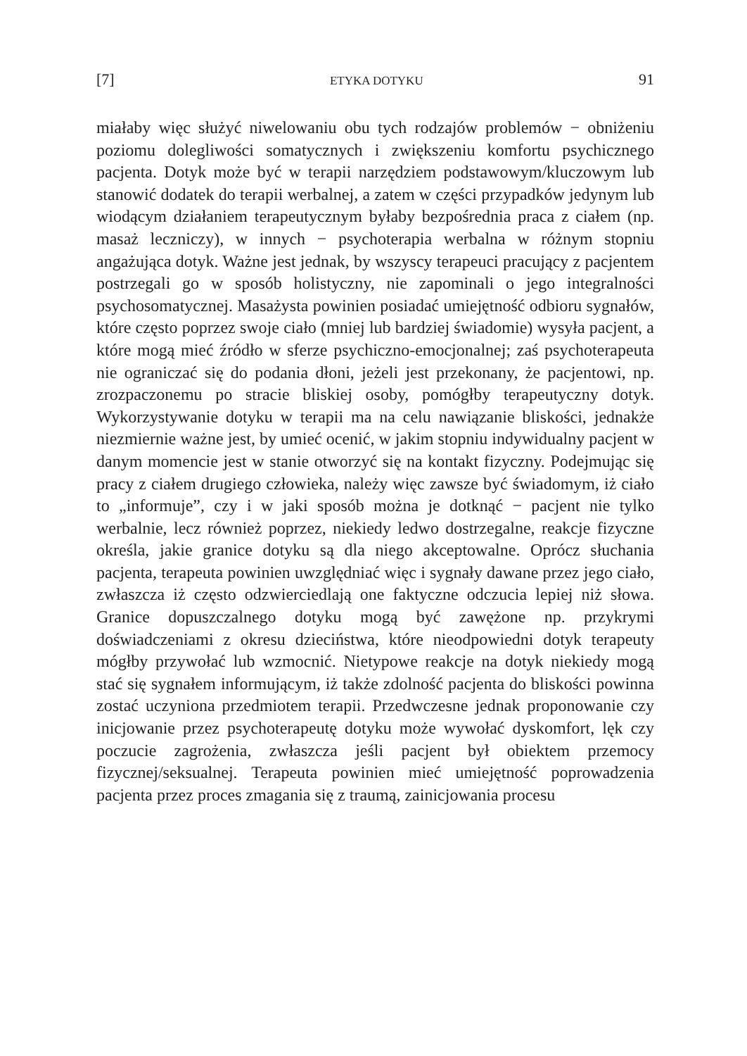[7] ETYKA DOTYKU 91
miałaby więc służyć niwelowaniu obu tych rodzajów problemów − obniżeniu poziomu dolegliwości somatycznych i zwiększeniu komfortu psychicznego pacjenta. Dotyk może być w terapii narzędziem podstawowym/kluczowym lub stanowić dodatek do terapii werbalnej, a zatem w części przypadków jedynym lub wiodącym działaniem terapeutycznym byłaby bezpośrednia praca z ciałem (np. masaż leczniczy), w innych − psychoterapia werbalna w różnym stopniu angażująca dotyk. Ważne jest jednak, by wszyscy terapeuci pracujący z pacjentem postrzegali go w sposób holistyczny, nie zapominali o jego integralności psychosomatycznej. Masażysta powinien posiadać umiejętność odbioru sygnałów, które często poprzez swoje ciało (mniej lub bardziej świadomie) wysyła pacjent, a które mogą mieć źródło w sferze psychiczno-emocjonalnej; zaś psychoterapeuta nie ograniczać się do podania dłoni, jeżeli jest przekonany, że pacjentowi, np. zrozpaczonemu po stracie bliskiej osoby, pomógłby terapeutyczny dotyk. Wykorzystywanie dotyku w terapii ma na celu nawiązanie bliskości, jednakże niezmiernie ważne jest, by umieć ocenić, w jakim stopniu indywidualny pacjent w danym momencie jest w stanie otworzyć się na kontakt fizyczny. Podejmując się pracy z ciałem drugiego człowieka, należy więc zawsze być świadomym, iż ciało to „informuje”, czy i w jaki sposób można je dotknąć − pacjent nie tylko werbalnie, lecz również poprzez, niekiedy ledwo dostrzegalne, reakcje fizyczne określa, jakie granice dotyku są dla niego akceptowalne. Oprócz słuchania pacjenta, terapeuta powinien uwzględniać więc i sygnały dawane przez jego ciało, zwłaszcza iż często odzwierciedlają one faktyczne odczucia lepiej niż słowa. Granice dopuszczalnego dotyku mogą być zawężone np. przykrymi doświadczeniami z okresu dzieciństwa, które nieodpowiedni dotyk terapeuty mógłby przywołać lub wzmocnić. Nietypowe reakcje na dotyk niekiedy mogą stać się sygnałem informującym, iż także zdolność pacjenta do bliskości powinna zostać uczyniona przedmiotem terapii. Przedwczesne jednak proponowanie czy inicjowanie przez psychoterapeutę dotyku może wywołać dyskomfort, lęk czy poczucie zagrożenia, zwłaszcza jeśli pacjent był obiektem przemocy fizycznej/seksualnej. Terapeuta powinien mieć umiejętność poprowadzenia pacjenta przez proces zmagania się z traumą, zainicjowania procesu